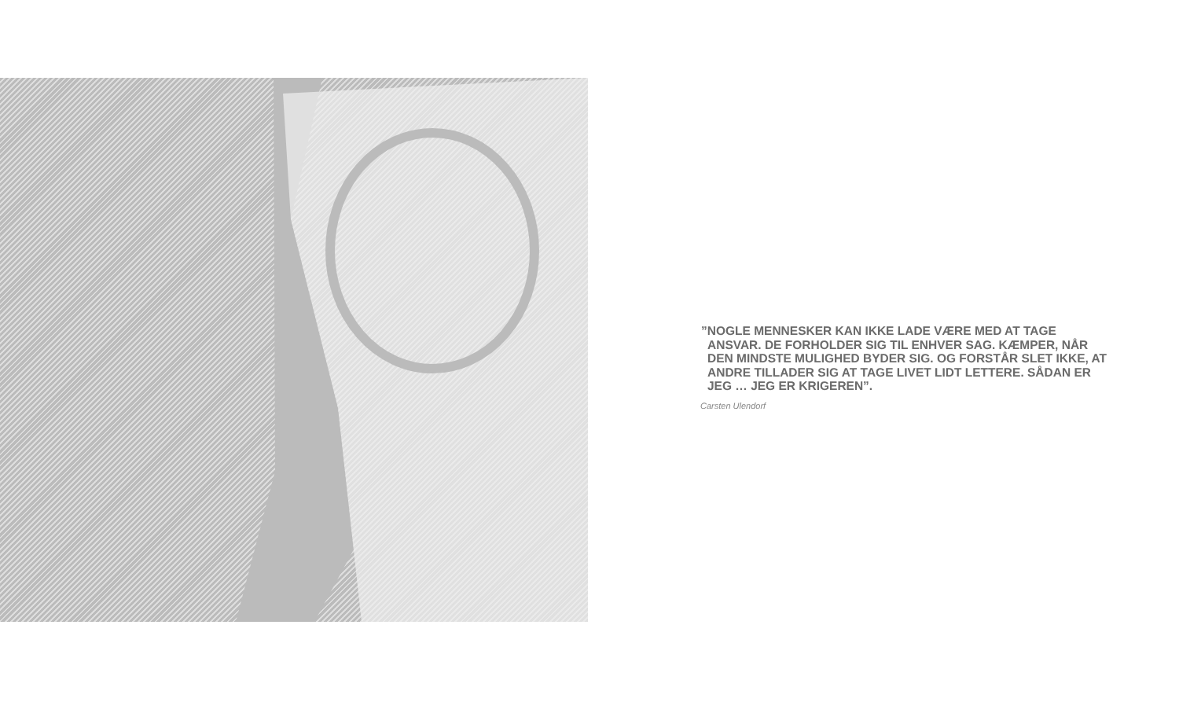”NOGLE MENNESKER KAN IKKE LADE VÆRE MED AT TAGE ANSVAR. DE FORHOLDER SIG TIL ENHVER SAG. KÆMPER, NÅR DEN MINDSTE MULIGHED BYDER SIG. OG FORSTÅR SLET IKKE, AT ANDRE TILLADER SIG AT TAGE LIVET LIDT LETTERE. SÅDAN ER JEG … JEG ER KRIGEREN”.
Carsten Ulendorf